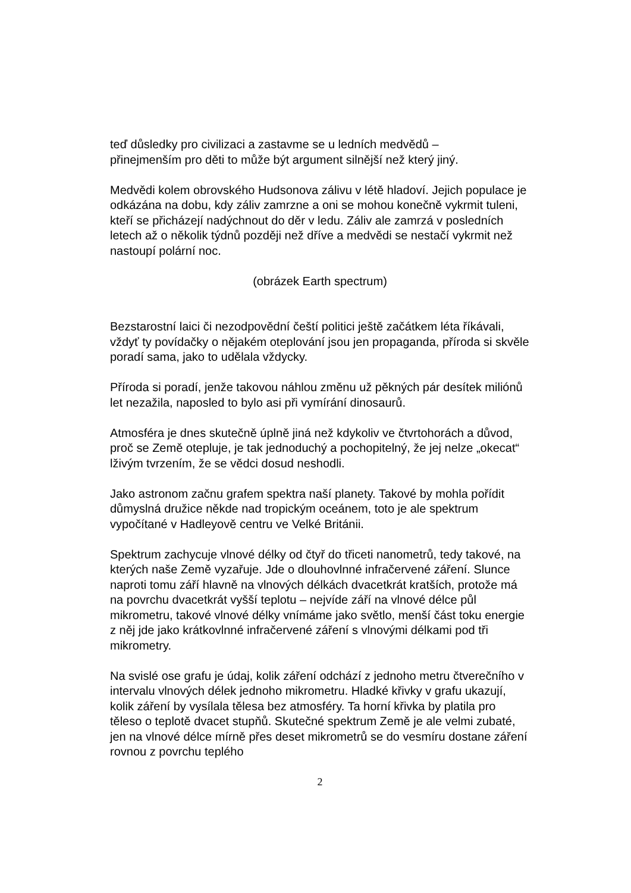teď důsledky pro civilizaci a zastavme se u ledních medvědů –
přinejmenším pro děti to může být argument silnější než který jiný.
Medvědi kolem obrovského Hudsonova zálivu v létě hladoví. Jejich populace je odkázána na dobu, kdy záliv zamrzne a oni se mohou konečně vykrmit tuleni, kteří se přicházejí nadýchnout do děr v ledu. Záliv ale zamrzá v posledních letech až o několik týdnů později než dříve a medvědi se nestačí vykrmit než nastoupí polární noc.
(obrázek Earth spectrum)
Bezstarostní laici či nezodpovědní čeští politici ještě začátkem léta říkávali, vždyť ty povídačky o nějakém oteplování jsou jen propaganda, příroda si skvěle poradí sama, jako to udělala vždycky.
Příroda si poradí, jenže takovou náhlou změnu už pěkných pár desítek miliónů let nezažila, naposled to bylo asi při vymírání dinosaurů.
Atmosféra je dnes skutečně úplně jiná než kdykoliv ve čtvrtohorách a důvod, proč se Země otepluje, je tak jednoduchý a pochopitelný, že jej nelze „okecat“ lživým tvrzením, že se vědci dosud neshodli.
Jako astronom začnu grafem spektra naší planety. Takové by mohla pořídit důmyslná družice někde nad tropickým oceánem, toto je ale spektrum vypočítané v Hadleyově centru ve Velké Británii.
Spektrum zachycuje vlnové délky od čtyř do třiceti nanometrů, tedy takové, na kterých naše Země vyzařuje. Jde o dlouhovlnné infračervené záření. Slunce naproti tomu září hlavně na vlnových délkách dvacetkrát kratších, protože má na povrchu dvacetkrát vyšší teplotu – nejvíde září na vlnové délce půl mikrometru, takové vlnové délky vnímáme jako světlo, menší část toku energie z něj jde jako krátkovlnné infračervené záření s vlnovými délkami pod tři mikrometry.
Na svislé ose grafu je údaj, kolik záření odchází z jednoho metru čtverečního v intervalu vlnových délek jednoho mikrometru. Hladké křivky v grafu ukazují, kolik záření by vysílala tělesa bez atmosféry. Ta horní křivka by platila pro těleso o teplotě dvacet stupňů. Skutečné spektrum Země je ale velmi zubaté, jen na vlnové délce mírně přes deset mikrometrů se do vesmíru dostane záření rovnou z povrchu teplého
2